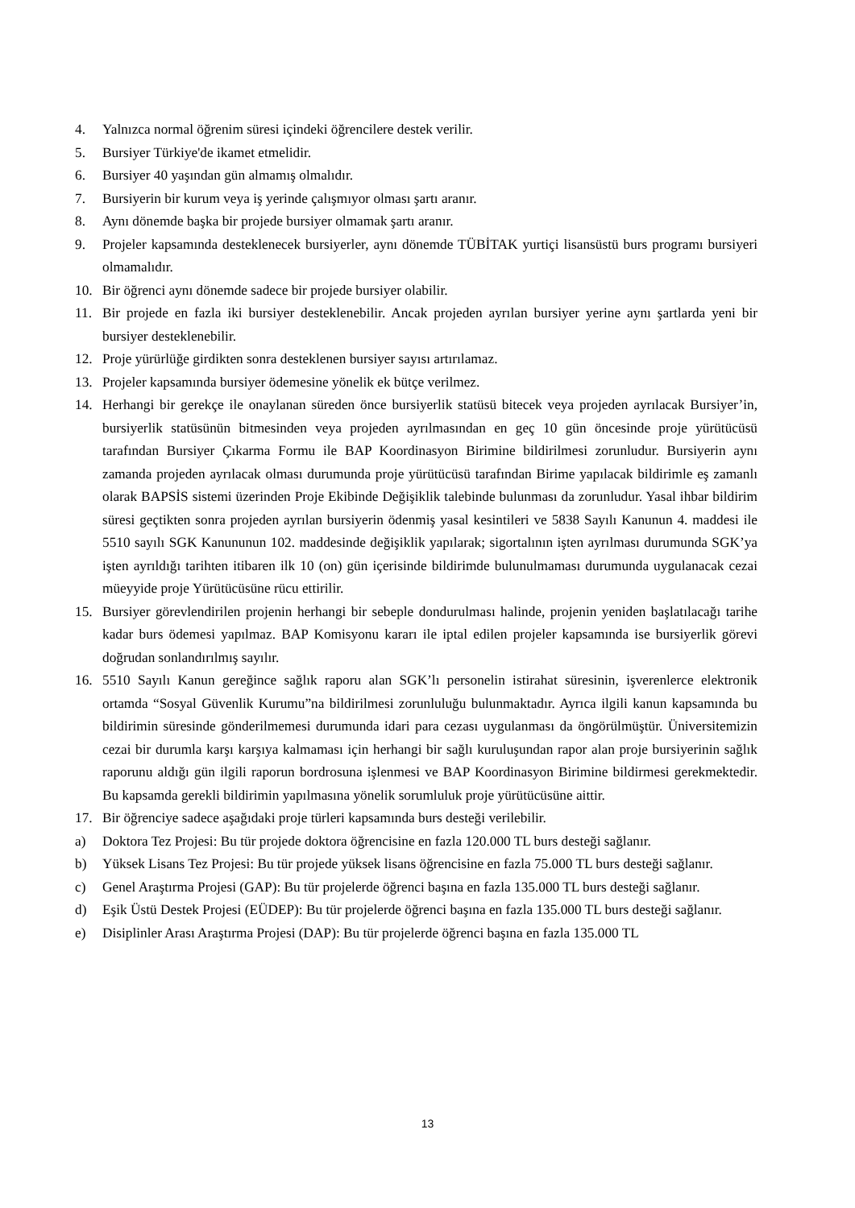4. Yalnızca normal öğrenim süresi içindeki öğrencilere destek verilir.
5. Bursiyer Türkiye'de ikamet etmelidir.
6. Bursiyer 40 yaşından gün almamış olmalıdır.
7. Bursiyerin bir kurum veya iş yerinde çalışmıyor olması şartı aranır.
8. Aynı dönemde başka bir projede bursiyer olmamak şartı aranır.
9. Projeler kapsamında desteklenecek bursiyerler, aynı dönemde TÜBİTAK yurtiçi lisansüstü burs programı bursiyeri olmamalıdır.
10. Bir öğrenci aynı dönemde sadece bir projede bursiyer olabilir.
11. Bir projede en fazla iki bursiyer desteklenebilir. Ancak projeden ayrılan bursiyer yerine aynı şartlarda yeni bir bursiyer desteklenebilir.
12. Proje yürürlüğe girdikten sonra desteklenen bursiyer sayısı artırılamaz.
13. Projeler kapsamında bursiyer ödemesine yönelik ek bütçe verilmez.
14. Herhangi bir gerekçe ile onaylanan süreden önce bursiyerlik statüsü bitecek veya projeden ayrılacak Bursiyer’in, bursiyerlik statüsünün bitmesinden veya projeden ayrılmasından en geç 10 gün öncesinde proje yürütücüsü tarafından Bursiyer Çıkarma Formu ile BAP Koordinasyon Birimine bildirilmesi zorunludur. Bursiyerin aynı zamanda projeden ayrılacak olması durumunda proje yürütücüsü tarafından Birime yapılacak bildirimle eş zamanlı olarak BAPSİS sistemi üzerinden Proje Ekibinde Değişiklik talebinde bulunması da zorunludur. Yasal ihbar bildirim süresi geçtikten sonra projeden ayrılan bursiyerin ödenmiş yasal kesintileri ve 5838 Sayılı Kanunun 4. maddesi ile 5510 sayılı SGK Kanununun 102. maddesinde değişiklik yapılarak; sigortalının işten ayrılması durumunda SGK’ya işten ayrıldığı tarihten itibaren ilk 10 (on) gün içerisinde bildirimde bulunulmaması durumunda uygulanacak cezai müeyyide proje Yürütücüsüne rücu ettirilir.
15. Bursiyer görevlendirilen projenin herhangi bir sebeple dondurulması halinde, projenin yeniden başlatılacağı tarihe kadar burs ödemesi yapılmaz. BAP Komisyonu kararı ile iptal edilen projeler kapsamında ise bursiyerlik görevi doğrudan sonlandırılmış sayılır.
16. 5510 Sayılı Kanun gereğince sağlık raporu alan SGK’lı personelin istirahat süresinin, işverenlerce elektronik ortamda “Sosyal Güvenlik Kurumu”na bildirilmesi zorunluluğu bulunmaktadır. Ayrıca ilgili kanun kapsamında bu bildirimin süresinde gönderilmemesi durumunda idari para cezası uygulanması da öngörülmüştür. Üniversitemizin cezai bir durumla karşı karşıya kalmaması için herhangi bir sağlı kuruluşundan rapor alan proje bursiyerinin sağlık raporunu aldığı gün ilgili raporun bordrosuna işlenmesi ve BAP Koordinasyon Birimine bildirmesi gerekmektedir. Bu kapsamda gerekli bildirimin yapılmasına yönelik sorumluluk proje yürütücüsüne aittir.
17. Bir öğrenciye sadece aşağıdaki proje türleri kapsamında burs desteği verilebilir.
a) Doktora Tez Projesi: Bu tür projede doktora öğrencisine en fazla 120.000 TL burs desteği sağlanır.
b) Yüksek Lisans Tez Projesi: Bu tür projede yüksek lisans öğrencisine en fazla 75.000 TL burs desteği sağlanır.
c) Genel Araştırma Projesi (GAP): Bu tür projelerde öğrenci başına en fazla 135.000 TL burs desteği sağlanır.
d) Eşik Üstü Destek Projesi (EÜDEP): Bu tür projelerde öğrenci başına en fazla 135.000 TL burs desteği sağlanır.
e) Disiplinler Arası Araştırma Projesi (DAP): Bu tür projelerde öğrenci başına en fazla 135.000 TL
13